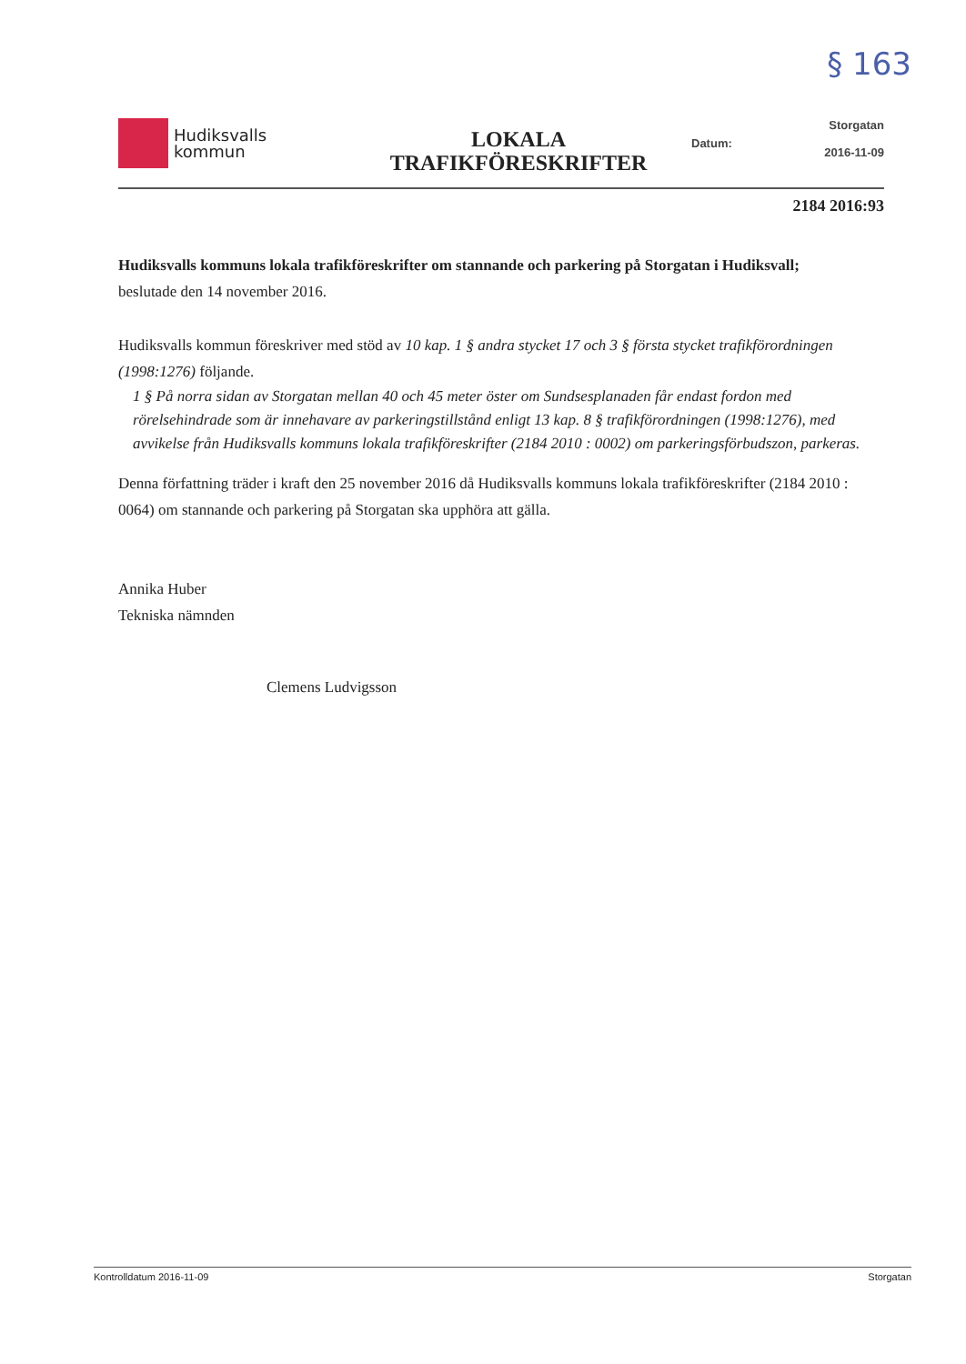§ 163
Hudiksvalls
kommun
LOKALA
TRAFIKFÖRESKRIFTER
Datum: Storgatan
2016-11-09
2184 2016:93
Hudiksvalls kommuns lokala trafikföreskrifter om stannande och parkering på Storgatan i Hudiksvall;
beslutade den 14 november 2016.
Hudiksvalls kommun föreskriver med stöd av 10 kap. 1 § andra stycket 17 och 3 § första stycket trafikförordningen (1998:1276) följande.
1 § På norra sidan av Storgatan mellan 40 och 45 meter öster om Sundsesplanaden får endast fordon med rörelsehindrade som är innehavare av parkeringstillstånd enligt 13 kap. 8 § trafikförordningen (1998:1276), med avvikelse från Hudiksvalls kommuns lokala trafikföreskrifter (2184 2010 : 0002) om parkeringsförbudszon, parkeras.
Denna författning träder i kraft den 25 november 2016 då Hudiksvalls kommuns lokala trafikföreskrifter (2184 2010 : 0064) om stannande och parkering på Storgatan ska upphöra att gälla.
Annika Huber
Tekniska nämnden
Clemens Ludvigsson
Kontrolldatum 2016-11-09 Storgatan